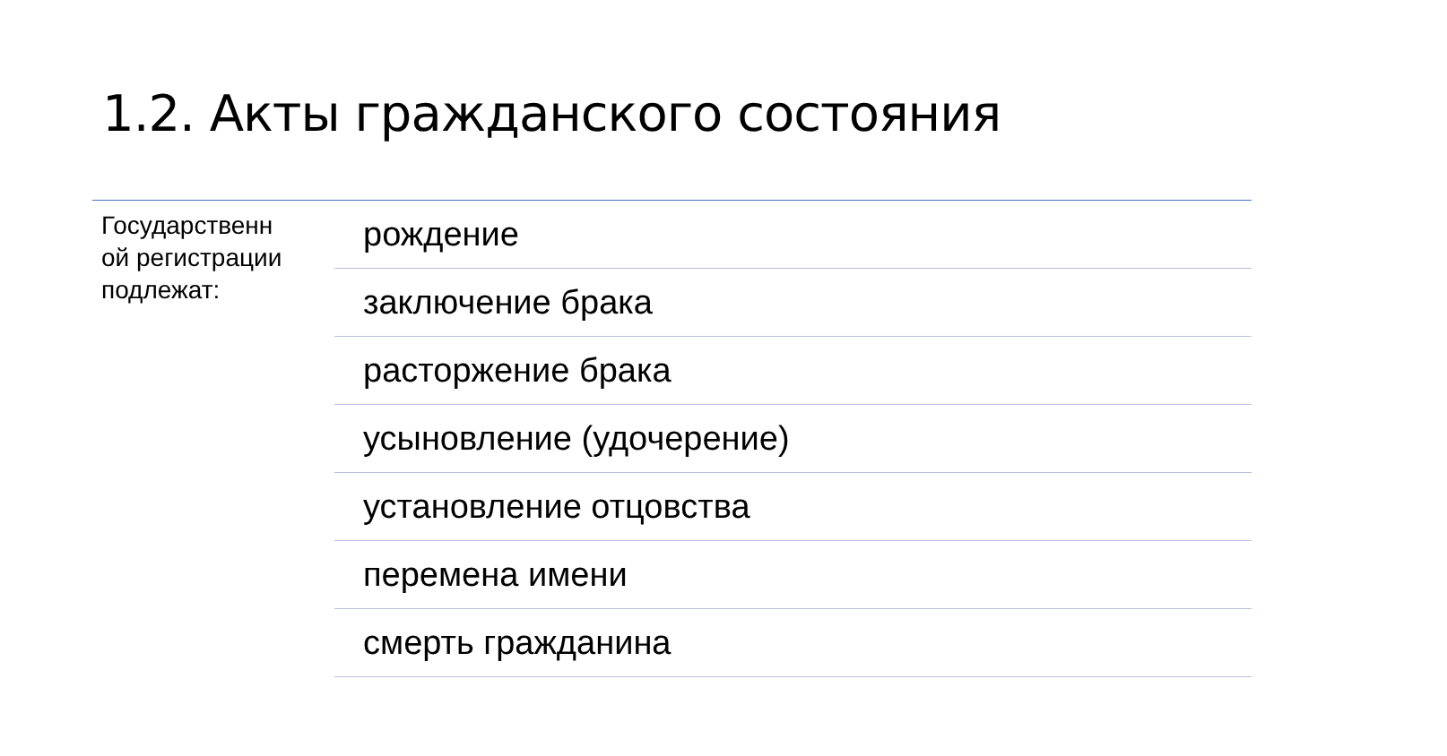1.2. Акты гражданского состояния
Государственн
ой регистрации
подлежат:
рождение
заключение брака
расторжение брака
усыновление (удочерение)
установление отцовства
перемена имени
смерть гражданина